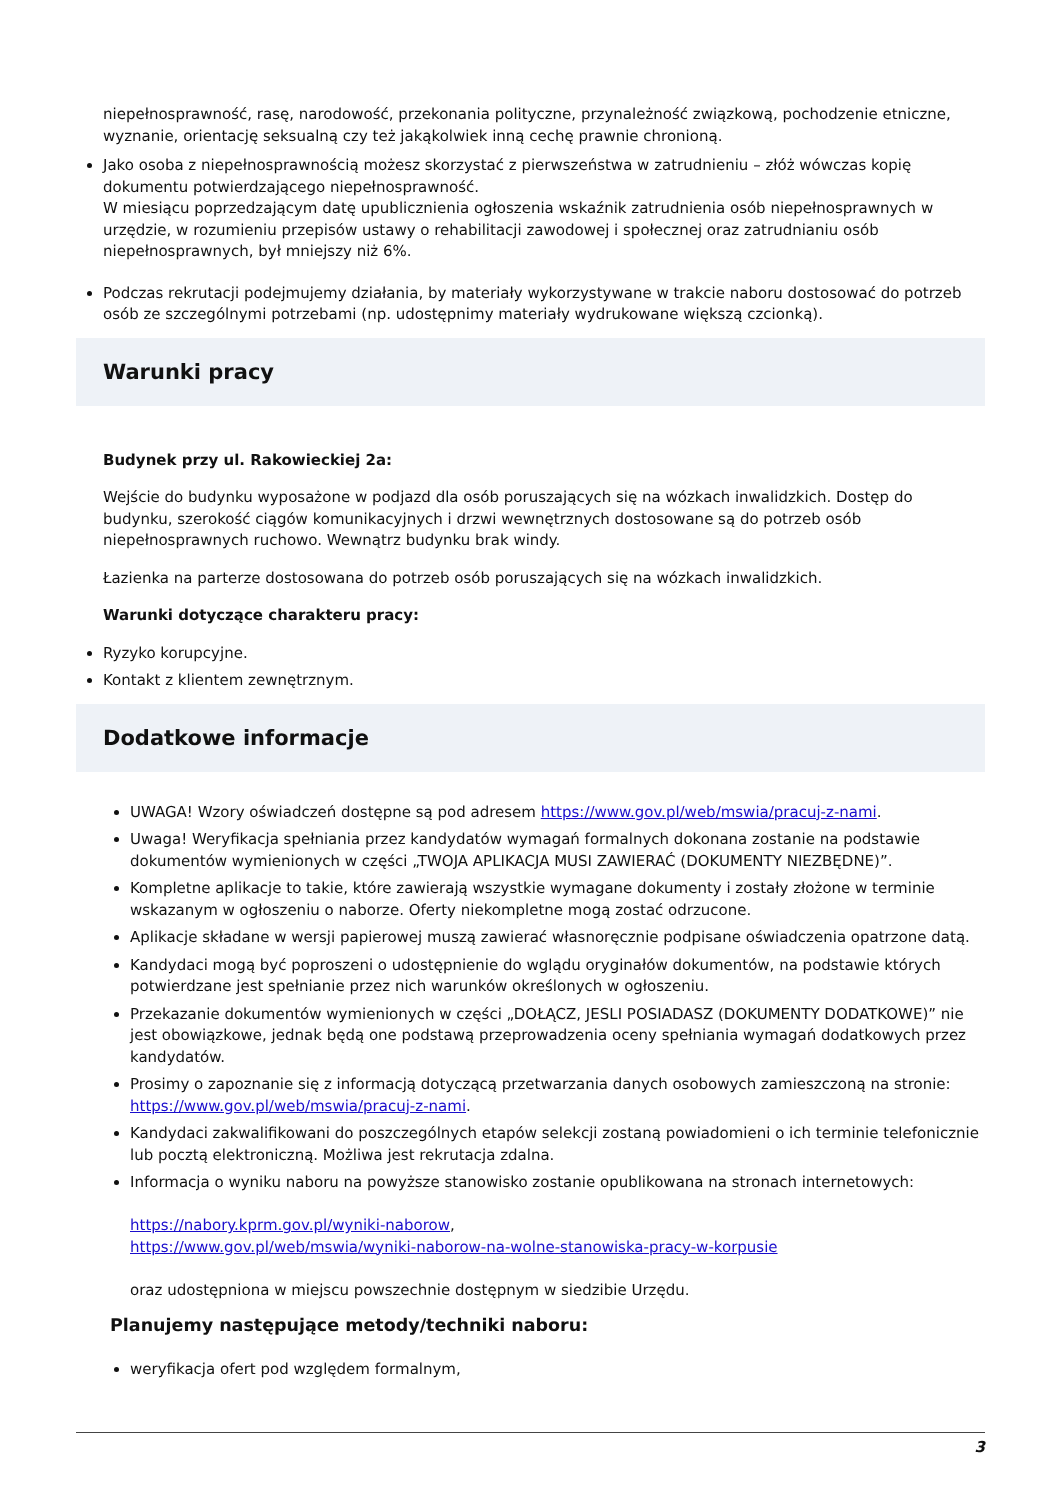niepełnosprawność, rasę, narodowość, przekonania polityczne, przynależność związkową, pochodzenie etniczne, wyznanie, orientację seksualną czy też jakąkolwiek inną cechę prawnie chronioną.
Jako osoba z niepełnosprawnością możesz skorzystać z pierwszeństwa w zatrudnieniu – złóż wówczas kopię dokumentu potwierdzającego niepełnosprawność.
W miesiącu poprzedzającym datę upublicznienia ogłoszenia wskaźnik zatrudnienia osób niepełnosprawnych w urzędzie, w rozumieniu przepisów ustawy o rehabilitacji zawodowej i społecznej oraz zatrudnianiu osób niepełnosprawnych, był mniejszy niż 6%.
Podczas rekrutacji podejmujemy działania, by materiały wykorzystywane w trakcie naboru dostosować do potrzeb osób ze szczególnymi potrzebami (np. udostępnimy materiały wydrukowane większą czcionką).
Warunki pracy
Budynek przy ul. Rakowieckiej 2a:
Wejście do budynku wyposażone w podjazd dla osób poruszających się na wózkach inwalidzkich. Dostęp do budynku, szerokość ciągów komunikacyjnych i drzwi wewnętrznych dostosowane są do potrzeb osób niepełnosprawnych ruchowo. Wewnątrz budynku brak windy.
Łazienka na parterze dostosowana do potrzeb osób poruszających się na wózkach inwalidzkich.
Warunki dotyczące charakteru pracy:
Ryzyko korupcyjne.
Kontakt z klientem zewnętrznym.
Dodatkowe informacje
UWAGA! Wzory oświadczeń dostępne są pod adresem https://www.gov.pl/web/mswia/pracuj-z-nami.
Uwaga! Weryfikacja spełniania przez kandydatów wymagań formalnych dokonana zostanie na podstawie dokumentów wymienionych w części „TWOJA APLIKACJA MUSI ZAWIERAĆ (DOKUMENTY NIEZBĘDNE)”.
Kompletne aplikacje to takie, które zawierają wszystkie wymagane dokumenty i zostały złożone w terminie wskazanym w ogłoszeniu o naborze. Oferty niekompletne mogą zostać odrzucone.
Aplikacje składane w wersji papierowej muszą zawierać własnoręcznie podpisane oświadczenia opatrzone datą.
Kandydaci mogą być poproszeni o udostępnienie do wglądu oryginałów dokumentów, na podstawie których potwierdzane jest spełnianie przez nich warunków określonych w ogłoszeniu.
Przekazanie dokumentów wymienionych w części „DOŁĄCZ, JESLI POSIADASZ (DOKUMENTY DODATKOWE)” nie jest obowiązkowe, jednak będą one podstawą przeprowadzenia oceny spełniania wymagań dodatkowych przez kandydatów.
Prosimy o zapoznanie się z informacją dotyczącą przetwarzania danych osobowych zamieszczoną na stronie: https://www.gov.pl/web/mswia/pracuj-z-nami.
Kandydaci zakwalifikowani do poszczególnych etapów selekcji zostaną powiadomieni o ich terminie telefonicznie lub pocztą elektroniczną. Możliwa jest rekrutacja zdalna.
Informacja o wyniku naboru na powyższe stanowisko zostanie opublikowana na stronach internetowych:
https://nabory.kprm.gov.pl/wyniki-naborow,
https://www.gov.pl/web/mswia/wyniki-naborow-na-wolne-stanowiska-pracy-w-korpusie
oraz udostępniona w miejscu powszechnie dostępnym w siedzibie Urzędu.
Planujemy następujące metody/techniki naboru:
weryfikacja ofert pod względem formalnym,
3